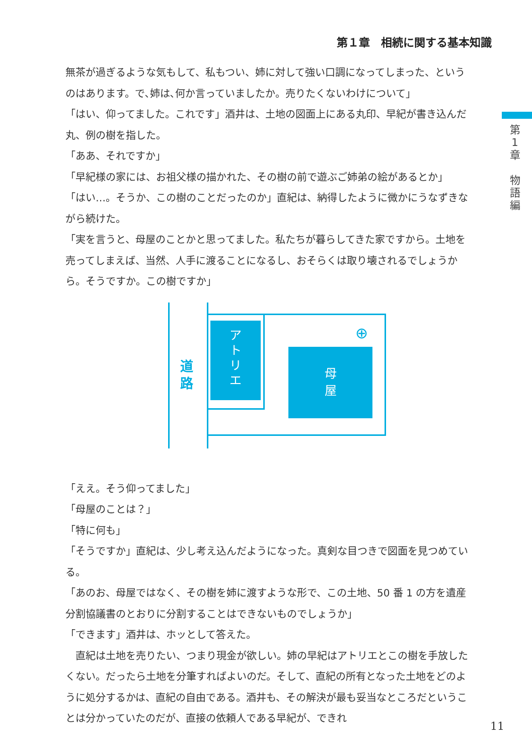第１章　相続に関する基本知識
第
1
章
物
語
編
無茶が過ぎるような気もして、私もつい、姉に対して強い口調になってしまった、というのはあります。で､姉は､何か言っていましたか。売りたくないわけについて」
「はい、仰ってました。これです」酒井は、土地の図面上にある丸印、早紀が書き込んだ丸、例の樹を指した。
「ああ、それですか」
「早紀様の家には、お祖父様の描かれた、その樹の前で遊ぶご姉弟の絵があるとか」
「はい…。そうか、この樹のことだったのか」直紀は、納得したように微かにうなずきながら続けた。
「実を言うと、母屋のことかと思ってました。私たちが暮らしてきた家ですから。土地を売ってしまえば、当然、人手に渡ることになるし、おそらくは取り壊されるでしょうから。そうですか。この樹ですか」
道
路
ア
ト
リ
エ
母
屋
⊕
「ええ。そう仰ってました」
「母屋のことは？」
「特に何も」
「そうですか」直紀は、少し考え込んだようになった。真剣な目つきで図面を見つめている。
「あのお、母屋ではなく、その樹を姉に渡すような形で、この土地、50 番 1 の方を遺産分割協議書のとおりに分割することはできないものでしょうか」
「できます」酒井は、ホッとして答えた。
　直紀は土地を売りたい、つまり現金が欲しい。姉の早紀はアトリエとこの樹を手放したくない。だったら土地を分筆すればよいのだ。そして、直紀の所有となった土地をどのように処分するかは、直紀の自由である。酒井も、その解決が最も妥当なところだということは分かっていたのだが、直接の依頼人である早紀が、できれ
11